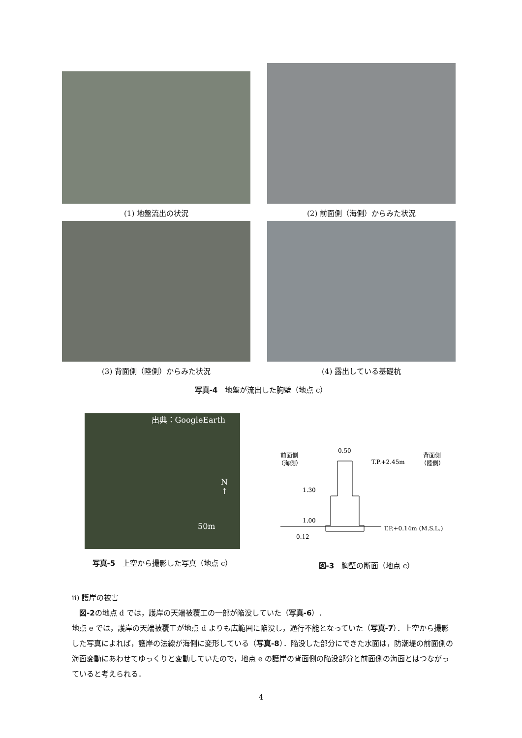(1) 地盤流出の状況 (2) 前面側（海側）からみた状況
(3) 背面側（陸側）からみた状況 (4) 露出している基礎杭
写真-4　地盤が流出した胸壁（地点 c）
出典：GoogleEarth
N
↑
50m
写真-5　上空から撮影した写真（地点 c）
前面側
（海側）
背面側
（陸側）
0.50
T.P.+2.45m
1.30
1.00
0.12
T.P.+0.14m (M.S.L.)
図-3　胸壁の断面（地点 c）
ii) 護岸の被害
　図-2の地点 d では，護岸の天端被覆工の一部が陥没していた（写真-6）．
地点 e では，護岸の天端被覆工が地点 d よりも広範囲に陥没し，通行不能となっていた（写真-7）．上空から撮影した写真によれば，護岸の法線が海側に変形している（写真-8）．陥没した部分にできた水面は，防潮堤の前面側の海面変動にあわせてゆっくりと変動していたので，地点 e の護岸の背面側の陥没部分と前面側の海面とはつながっていると考えられる．
4